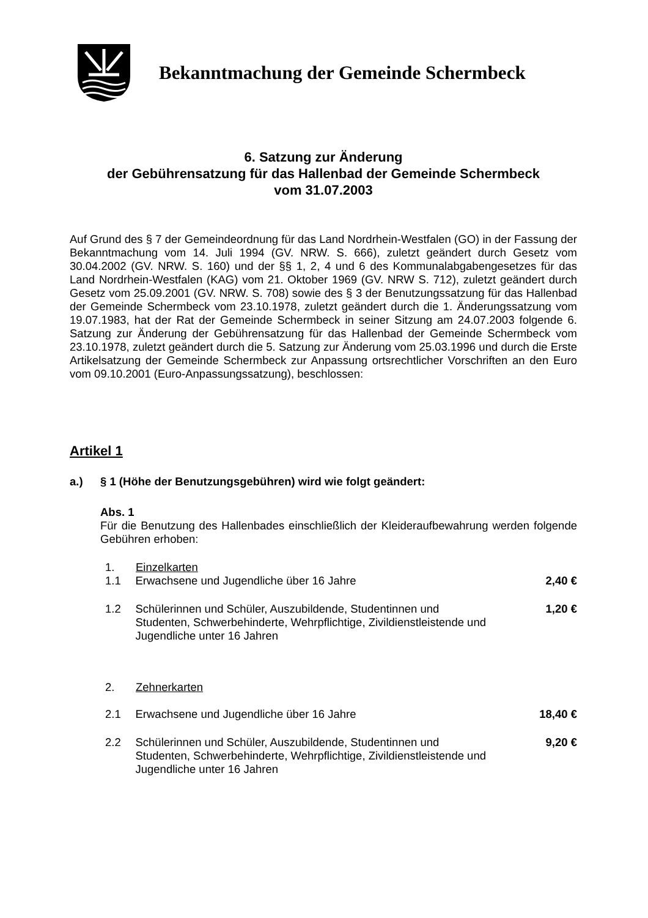Bekanntmachung der Gemeinde Schermbeck
6. Satzung zur Änderung
der Gebührensatzung für das Hallenbad der Gemeinde Schermbeck
vom 31.07.2003
Auf Grund des § 7 der Gemeindeordnung für das Land Nordrhein-Westfalen (GO) in der Fassung der Bekanntmachung vom 14. Juli 1994 (GV. NRW. S. 666), zuletzt geändert durch Gesetz vom 30.04.2002 (GV. NRW. S. 160) und der §§ 1, 2, 4 und 6 des Kommunalabgabengesetzes für das Land Nordrhein-Westfalen (KAG) vom 21. Oktober 1969 (GV. NRW S. 712), zuletzt geändert durch Gesetz vom 25.09.2001 (GV. NRW. S. 708) sowie des § 3 der Benutzungssatzung für das Hallenbad der Gemeinde Schermbeck vom 23.10.1978, zuletzt geändert durch die 1. Änderungssatzung vom 19.07.1983, hat der Rat der Gemeinde Schermbeck in seiner Sitzung am 24.07.2003 folgende 6. Satzung zur Änderung der Gebührensatzung für das Hallenbad der Gemeinde Schermbeck vom 23.10.1978, zuletzt geändert durch die 5. Satzung zur Änderung vom 25.03.1996 und durch die Erste Artikelsatzung der Gemeinde Schermbeck zur Anpassung ortsrechtlicher Vorschriften an den Euro vom 09.10.2001 (Euro-Anpassungssatzung), beschlossen:
Artikel 1
a.) § 1 (Höhe der Benutzungsgebühren) wird wie folgt geändert:
Abs. 1
Für die Benutzung des Hallenbades einschließlich der Kleideraufbewahrung werden folgende Gebühren erhoben:
1. Einzelkarten
1.1 Erwachsene und Jugendliche über 16 Jahre 2,40 €
1.2 Schülerinnen und Schüler, Auszubildende, Studentinnen und Studenten, Schwerbehinderte, Wehrpflichtige, Zivildienstleistende und Jugendliche unter 16 Jahren 1,20 €
2. Zehnerkarten
2.1 Erwachsene und Jugendliche über 16 Jahre 18,40 €
2.2 Schülerinnen und Schüler, Auszubildende, Studentinnen und Studenten, Schwerbehinderte, Wehrpflichtige, Zivildienstleistende und Jugendliche unter 16 Jahren 9,20 €